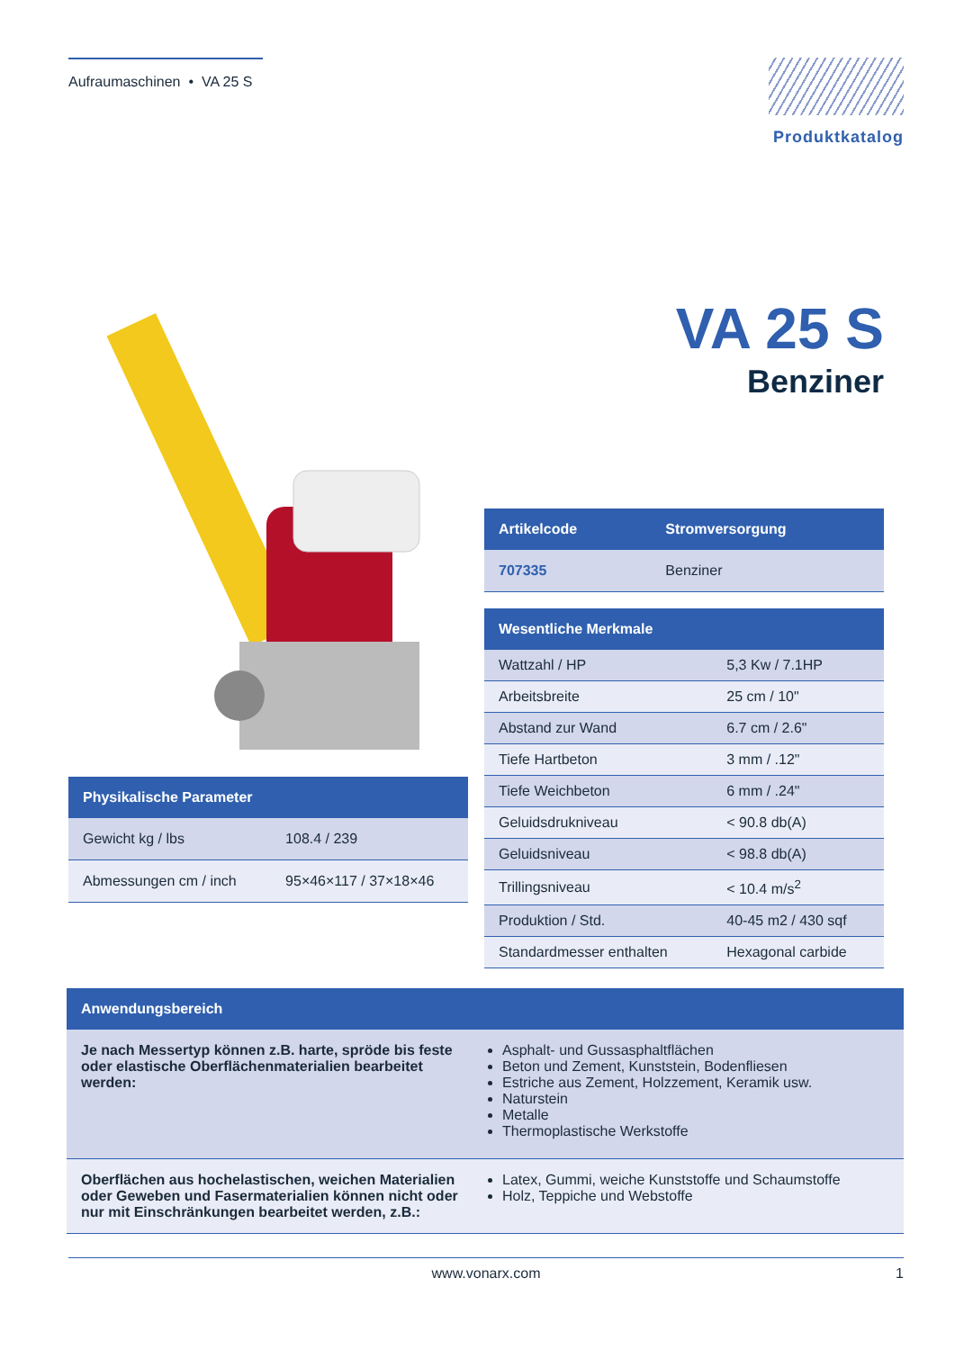Aufraumaschinen • VA 25 S
Produktkatalog
| Physikalische Parameter | |
| --- | --- |
| Gewicht kg / lbs | 108.4 / 239 |
| Abmessungen cm / inch | 95×46×117 / 37×18×46 |
VA 25 S
Benziner
| Artikelcode | Stromversorgung |
| --- | --- |
| 707335 | Benziner |
| Wesentliche Merkmale | |
| --- | --- |
| Wattzahl / HP | 5,3 Kw / 7.1HP |
| Arbeitsbreite | 25 cm / 10" |
| Abstand zur Wand | 6.7 cm / 2.6" |
| Tiefe Hartbeton | 3 mm / .12" |
| Tiefe Weichbeton | 6 mm / .24" |
| Geluidsdrukniveau | < 90.8 db(A) |
| Geluidsniveau | < 98.8 db(A) |
| Trillingsniveau | < 10.4 m/s<sup>2</sup> |
| Produktion / Std. | 40-45 m2 / 430 sqf |
| Standardmesser enthalten | Hexagonal carbide |
| Anwendungsbereich | |
| --- | --- |
| Je nach Messertyp können z.B. harte, spröde bis feste oder elastische Oberflächenmaterialien bearbeitet werden: | Asphalt- und Gussasphaltflächen Beton und Zement, Kunststein, Bodenfliesen Estriche aus Zement, Holzzement, Keramik usw. Naturstein Metalle Thermoplastische Werkstoffe |
| Oberflächen aus hochelastischen, weichen Materialien oder Geweben und Fasermaterialien können nicht oder nur mit Einschränkungen bearbeitet werden, z.B.: | Latex, Gummi, weiche Kunststoffe und Schaumstoffe Holz, Teppiche und Webstoffe |
www.vonarx.com 1